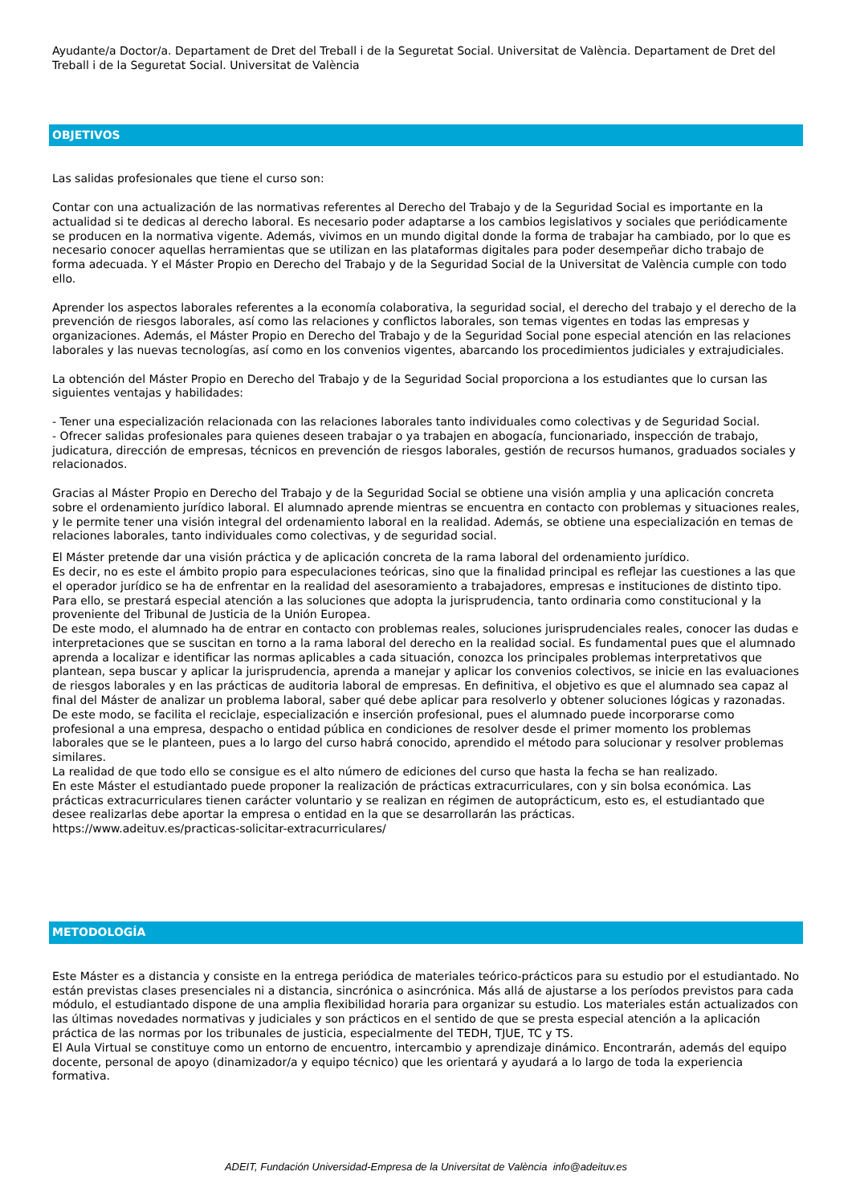Ayudante/a Doctor/a. Departament de Dret del Treball i de la Seguretat Social. Universitat de València. Departament de Dret del Treball i de la Seguretat Social. Universitat de València
OBJETIVOS
Las salidas profesionales que tiene el curso son:
Contar con una actualización de las normativas referentes al Derecho del Trabajo y de la Seguridad Social es importante en la actualidad si te dedicas al derecho laboral. Es necesario poder adaptarse a los cambios legislativos y sociales que periódicamente se producen en la normativa vigente. Además, vivimos en un mundo digital donde la forma de trabajar ha cambiado, por lo que es necesario conocer aquellas herramientas que se utilizan en las plataformas digitales para poder desempeñar dicho trabajo de forma adecuada. Y el Máster Propio en Derecho del Trabajo y de la Seguridad Social de la Universitat de València cumple con todo ello.
Aprender los aspectos laborales referentes a la economía colaborativa, la seguridad social, el derecho del trabajo y el derecho de la prevención de riesgos laborales, así como las relaciones y conflictos laborales, son temas vigentes en todas las empresas y organizaciones. Además, el Máster Propio en Derecho del Trabajo y de la Seguridad Social pone especial atención en las relaciones laborales y las nuevas tecnologías, así como en los convenios vigentes, abarcando los procedimientos judiciales y extrajudiciales.
La obtención del Máster Propio en Derecho del Trabajo y de la Seguridad Social proporciona a los estudiantes que lo cursan las siguientes ventajas y habilidades:
- Tener una especialización relacionada con las relaciones laborales tanto individuales como colectivas y de Seguridad Social.
- Ofrecer salidas profesionales para quienes deseen trabajar o ya trabajen en abogacía, funcionariado, inspección de trabajo, judicatura, dirección de empresas, técnicos en prevención de riesgos laborales, gestión de recursos humanos, graduados sociales y relacionados.
Gracias al Máster Propio en Derecho del Trabajo y de la Seguridad Social se obtiene una visión amplia y una aplicación concreta sobre el ordenamiento jurídico laboral. El alumnado aprende mientras se encuentra en contacto con problemas y situaciones reales, y le permite tener una visión integral del ordenamiento laboral en la realidad. Además, se obtiene una especialización en temas de relaciones laborales, tanto individuales como colectivas, y de seguridad social.
El Máster pretende dar una visión práctica y de aplicación concreta de la rama laboral del ordenamiento jurídico.
Es decir, no es este el ámbito propio para especulaciones teóricas, sino que la finalidad principal es reflejar las cuestiones a las que el operador jurídico se ha de enfrentar en la realidad del asesoramiento a trabajadores, empresas e instituciones de distinto tipo. Para ello, se prestará especial atención a las soluciones que adopta la jurisprudencia, tanto ordinaria como constitucional y la proveniente del Tribunal de Justicia de la Unión Europea.
De este modo, el alumnado ha de entrar en contacto con problemas reales, soluciones jurisprudenciales reales, conocer las dudas e interpretaciones que se suscitan en torno a la rama laboral del derecho en la realidad social. Es fundamental pues que el alumnado aprenda a localizar e identificar las normas aplicables a cada situación, conozca los principales problemas interpretativos que plantean, sepa buscar y aplicar la jurisprudencia, aprenda a manejar y aplicar los convenios colectivos, se inicie en las evaluaciones de riesgos laborales y en las prácticas de auditoria laboral de empresas. En definitiva, el objetivo es que el alumnado sea capaz al final del Máster de analizar un problema laboral, saber qué debe aplicar para resolverlo y obtener soluciones lógicas y razonadas.
De este modo, se facilita el reciclaje, especialización e inserción profesional, pues el alumnado puede incorporarse como profesional a una empresa, despacho o entidad pública en condiciones de resolver desde el primer momento los problemas laborales que se le planteen, pues a lo largo del curso habrá conocido, aprendido el método para solucionar y resolver problemas similares.
La realidad de que todo ello se consigue es el alto número de ediciones del curso que hasta la fecha se han realizado.
En este Máster el estudiantado puede proponer la realización de prácticas extracurriculares, con y sin bolsa económica. Las prácticas extracurriculares tienen carácter voluntario y se realizan en régimen de autoprácticum, esto es, el estudiantado que desee realizarlas debe aportar la empresa o entidad en la que se desarrollarán las prácticas.
https://www.adeituv.es/practicas-solicitar-extracurriculares/
METODOLOGÍA
Este Máster es a distancia y consiste en la entrega periódica de materiales teórico-prácticos para su estudio por el estudiantado. No están previstas clases presenciales ni a distancia, sincrónica o asincrónica. Más allá de ajustarse a los períodos previstos para cada módulo, el estudiantado dispone de una amplia flexibilidad horaria para organizar su estudio. Los materiales están actualizados con las últimas novedades normativas y judiciales y son prácticos en el sentido de que se presta especial atención a la aplicación práctica de las normas por los tribunales de justicia, especialmente del TEDH, TJUE, TC y TS.
El Aula Virtual se constituye como un entorno de encuentro, intercambio y aprendizaje dinámico. Encontrarán, además del equipo docente, personal de apoyo (dinamizador/a y equipo técnico) que les orientará y ayudará a lo largo de toda la experiencia formativa.
ADEIT, Fundación Universidad-Empresa de la Universitat de València info@adeituv.es